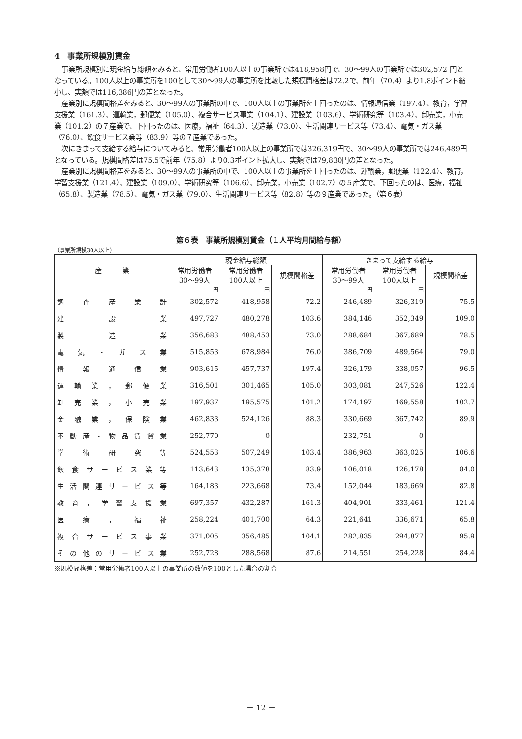4　事業所規模別賃金
事業所規模別に現金給与総額をみると、常用労働者100人以上の事業所では418,958円で、30～99人の事業所では302,572 円となっている。100人以上の事業所を100として30～99人の事業所を比較した規模間格差は72.2で、前年（70.4）より1.8ポイント縮小し、実額では116,386円の差となった。
産業別に規模間格差をみると、30～99人の事業所の中で、100人以上の事業所を上回ったのは、情報通信業（197.4）、教育，学習支援業（161.3）、運輸業，郵便業（105.0）、複合サービス事業（104.1）、建設業（103.6）、学術研究等（103.4）、卸売業，小売業（101.2）の７産業で、下回ったのは、医療，福祉（64.3）、製造業（73.0）、生活関連サービス等（73.4）、電気・ガス業（76.0）、飲食サービス業等（83.9）等の７産業であった。
次にきまって支給する給与についてみると、常用労働者100人以上の事業所では326,319円で、30～99人の事業所では246,489円となっている。規模間格差は75.5で前年（75.8）より0.3ポイント拡大し、実額では79,830円の差となった。
産業別に規模間格差をみると、30～99人の事業所の中で、100人以上の事業所を上回ったのは、運輸業，郵便業（122.4）、教育，学習支援業（121.4）、建設業（109.0）、学術研究等（106.6）、卸売業，小売業（102.7）の５産業で、下回ったのは、医療，福祉（65.8）、製造業（78.5）、電気・ガス業（79.0）、生活関連サービス等（82.8）等の９産業であった。（第６表）
第６表　事業所規模別賃金（１人平均月間給与額）
（事業所規模30人以上）
| 産 業 | 現金給与総額 | | | きまって支給する給与 | | |
| --- | --- | --- | --- | --- | --- | --- |
| | 常用労働者 30～99人 | 常用労働者 100人以上 | 規模間格差 | 常用労働者 30～99人 | 常用労働者 100人以上 | 規模間格差 |
| | 円 | 円 | | 円 | 円 | |
| 調査産業計 | 302,572 | 418,958 | 72.2 | 246,489 | 326,319 | 75.5 |
| 建設業 | 497,727 | 480,278 | 103.6 | 384,146 | 352,349 | 109.0 |
| 製造業 | 356,683 | 488,453 | 73.0 | 288,684 | 367,689 | 78.5 |
| 電気・ガス業 | 515,853 | 678,984 | 76.0 | 386,709 | 489,564 | 79.0 |
| 情報通信業 | 903,615 | 457,737 | 197.4 | 326,179 | 338,057 | 96.5 |
| 運輸業，郵便業 | 316,501 | 301,465 | 105.0 | 303,081 | 247,526 | 122.4 |
| 卸売業，小売業 | 197,937 | 195,575 | 101.2 | 174,197 | 169,558 | 102.7 |
| 金融業，保険業 | 462,833 | 524,126 | 88.3 | 330,669 | 367,742 | 89.9 |
| 不動産・物品賃貸業 | 252,770 | 0 | － | 232,751 | 0 | － |
| 学術研究等 | 524,553 | 507,249 | 103.4 | 386,963 | 363,025 | 106.6 |
| 飲食サービス業等 | 113,643 | 135,378 | 83.9 | 106,018 | 126,178 | 84.0 |
| 生活関連サービス等 | 164,183 | 223,668 | 73.4 | 152,044 | 183,669 | 82.8 |
| 教育，学習支援業 | 697,357 | 432,287 | 161.3 | 404,901 | 333,461 | 121.4 |
| 医療，福祉 | 258,224 | 401,700 | 64.3 | 221,641 | 336,671 | 65.8 |
| 複合サービス事業 | 371,005 | 356,485 | 104.1 | 282,835 | 294,877 | 95.9 |
| その他のサービス業 | 252,728 | 288,568 | 87.6 | 214,551 | 254,228 | 84.4 |
※規模間格差：常用労働者100人以上の事業所の数値を100とした場合の割合
－ 12 －